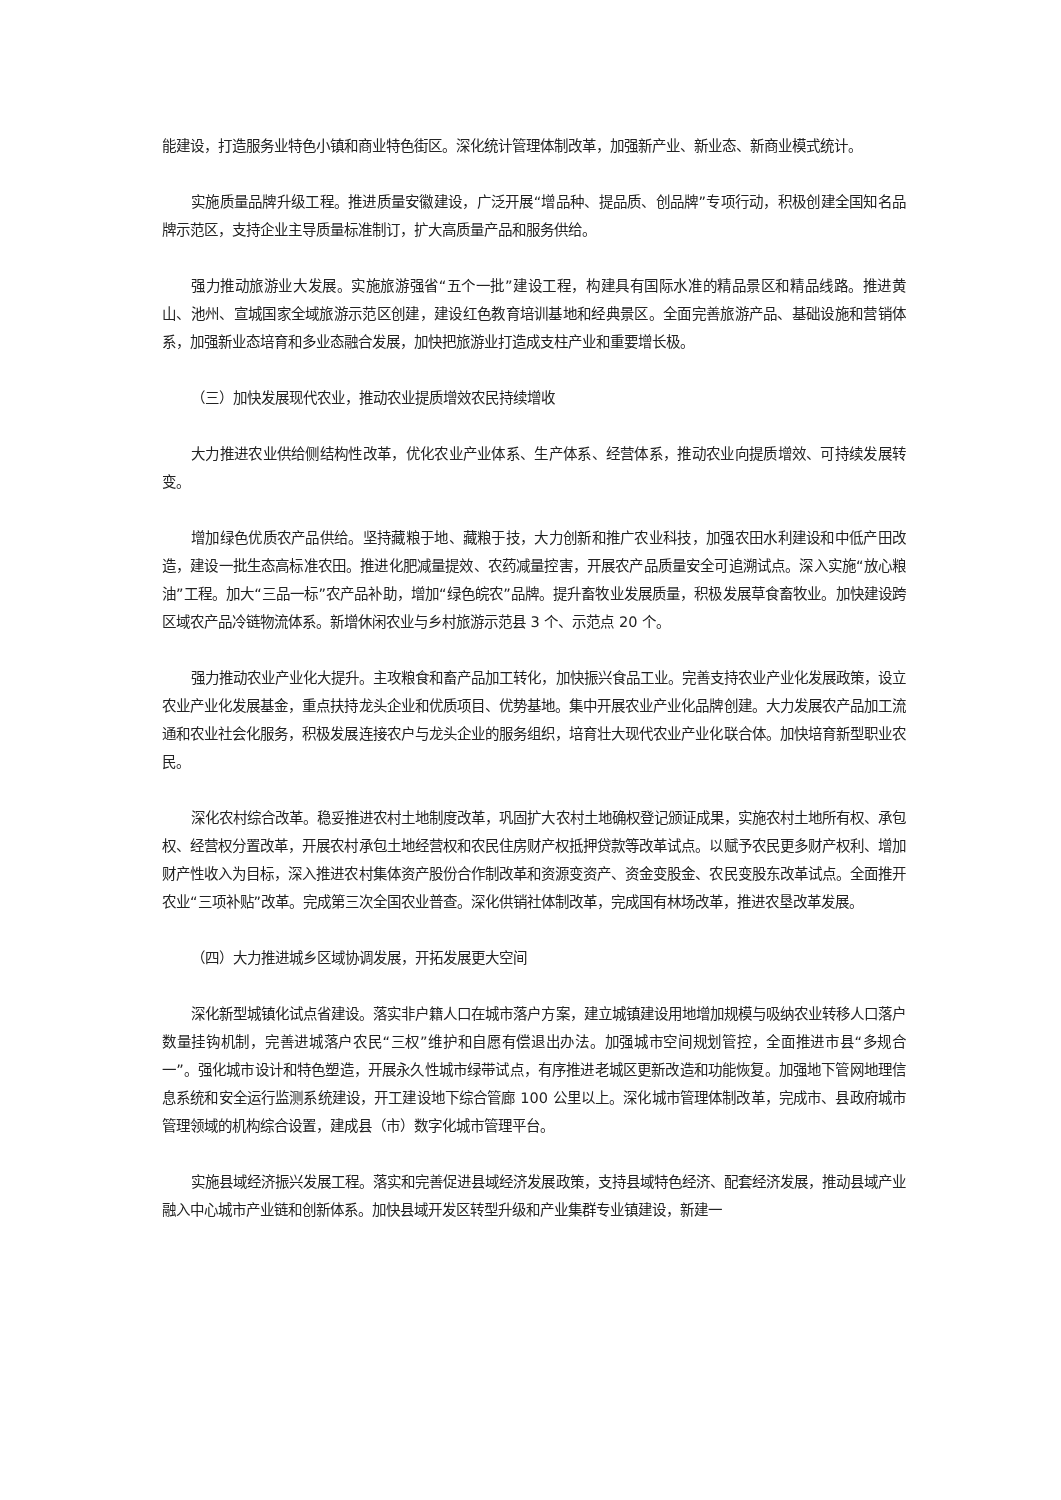能建设，打造服务业特色小镇和商业特色街区。深化统计管理体制改革，加强新产业、新业态、新商业模式统计。
实施质量品牌升级工程。推进质量安徽建设，广泛开展“增品种、提品质、创品牌”专项行动，积极创建全国知名品牌示范区，支持企业主导质量标准制订，扩大高质量产品和服务供给。
强力推动旅游业大发展。实施旅游强省“五个一批”建设工程，构建具有国际水准的精品景区和精品线路。推进黄山、池州、宣城国家全域旅游示范区创建，建设红色教育培训基地和经典景区。全面完善旅游产品、基础设施和营销体系，加强新业态培育和多业态融合发展，加快把旅游业打造成支柱产业和重要增长极。
（三）加快发展现代农业，推动农业提质增效农民持续增收
大力推进农业供给侧结构性改革，优化农业产业体系、生产体系、经营体系，推动农业向提质增效、可持续发展转变。
增加绿色优质农产品供给。坚持藏粮于地、藏粮于技，大力创新和推广农业科技，加强农田水利建设和中低产田改造，建设一批生态高标准农田。推进化肥减量提效、农药减量控害，开展农产品质量安全可追溯试点。深入实施“放心粮油”工程。加大“三品一标”农产品补助，增加“绿色皖农”品牌。提升畜牧业发展质量，积极发展草食畜牧业。加快建设跨区域农产品冷链物流体系。新增休闲农业与乡村旅游示范县 3 个、示范点 20 个。
强力推动农业产业化大提升。主攻粮食和畜产品加工转化，加快振兴食品工业。完善支持农业产业化发展政策，设立农业产业化发展基金，重点扶持龙头企业和优质项目、优势基地。集中开展农业产业化品牌创建。大力发展农产品加工流通和农业社会化服务，积极发展连接农户与龙头企业的服务组织，培育壮大现代农业产业化联合体。加快培育新型职业农民。
深化农村综合改革。稳妥推进农村土地制度改革，巩固扩大农村土地确权登记颁证成果，实施农村土地所有权、承包权、经营权分置改革，开展农村承包土地经营权和农民住房财产权抵押贷款等改革试点。以赋予农民更多财产权利、增加财产性收入为目标，深入推进农村集体资产股份合作制改革和资源变资产、资金变股金、农民变股东改革试点。全面推开农业“三项补贴”改革。完成第三次全国农业普查。深化供销社体制改革，完成国有林场改革，推进农垦改革发展。
（四）大力推进城乡区域协调发展，开拓发展更大空间
深化新型城镇化试点省建设。落实非户籍人口在城市落户方案，建立城镇建设用地增加规模与吸纳农业转移人口落户数量挂钩机制，完善进城落户农民“三权”维护和自愿有偿退出办法。加强城市空间规划管控，全面推进市县“多规合一”。强化城市设计和特色塑造，开展永久性城市绿带试点，有序推进老城区更新改造和功能恢复。加强地下管网地理信息系统和安全运行监测系统建设，开工建设地下综合管廊 100 公里以上。深化城市管理体制改革，完成市、县政府城市管理领域的机构综合设置，建成县（市）数字化城市管理平台。
实施县域经济振兴发展工程。落实和完善促进县域经济发展政策，支持县域特色经济、配套经济发展，推动县域产业融入中心城市产业链和创新体系。加快县域开发区转型升级和产业集群专业镇建设，新建一